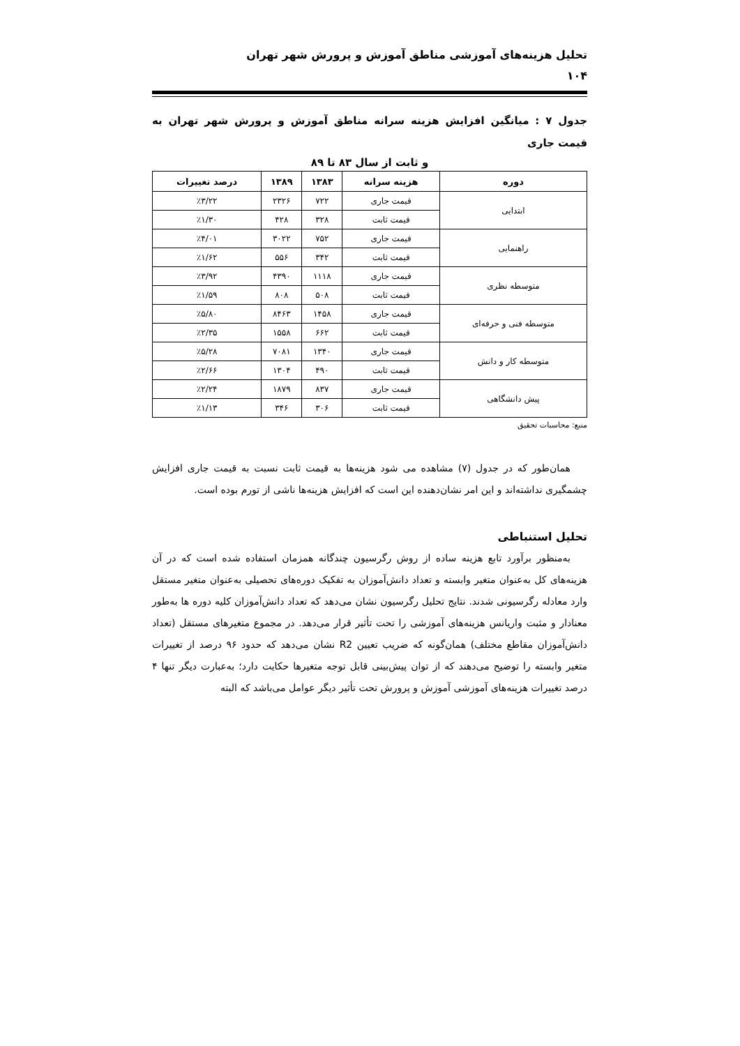تحلیل هزینه‌های آموزشی مناطق آموزش و پرورش شهر تهران
۱۰۴
جدول ۷ : میانگین افزایش هزینه سرانه مناطق آموزش و پرورش شهر تهران به قیمت جاری
و ثابت از سال ۸۳ تا ۸۹
| دوره | هزینه سرانه | ۱۳۸۳ | ۱۳۸۹ | درصد تغییرات |
| --- | --- | --- | --- | --- |
| ابتدایی | قیمت جاری | ۷۲۲ | ۲۳۲۶ | ٪۳/۲۲ |
| | قیمت ثابت | ۳۲۸ | ۴۲۸ | ٪۱/۳۰ |
| راهنمایی | قیمت جاری | ۷۵۲ | ۳۰۲۲ | ٪۴/۰۱ |
| | قیمت ثابت | ۳۴۲ | ۵۵۶ | ٪۱/۶۲ |
| متوسطه نظری | قیمت جاری | ۱۱۱۸ | ۴۳۹۰ | ٪۳/۹۲ |
| | قیمت ثابت | ۵۰۸ | ۸۰۸ | ٪۱/۵۹ |
| متوسطه فنی و حرفه‌ای | قیمت جاری | ۱۴۵۸ | ۸۴۶۳ | ٪۵/۸۰ |
| | قیمت ثابت | ۶۶۲ | ۱۵۵۸ | ٪۲/۳۵ |
| متوسطه کار و دانش | قیمت جاری | ۱۳۴۰ | ۷۰۸۱ | ٪۵/۲۸ |
| | قیمت ثابت | ۴۹۰ | ۱۳۰۴ | ٪۲/۶۶ |
| پیش دانشگاهی | قیمت جاری | ۸۳۷ | ۱۸۷۹ | ٪۲/۲۴ |
| | قیمت ثابت | ۳۰۶ | ۳۴۶ | ٪۱/۱۳ |
منبع: محاسبات تحقیق
همان‌طور که در جدول (۷) مشاهده می شود هزینه‌ها به قیمت ثابت نسبت به قیمت جاری افزایش چشمگیری نداشته‌اند و این امر نشان‌دهنده این است که افزایش هزینه‌ها ناشی از تورم بوده است.
تحلیل استنباطی
به‌منظور برآورد تابع هزینه ساده از روش رگرسیون چندگانه همزمان استفاده شده است که در آن هزینه‌های کل به‌عنوان متغیر وابسته و تعداد دانش‌آموزان به تفکیک دوره‌های تحصیلی به‌عنوان متغیر مستقل وارد معادله رگرسیونی شدند. نتایج تحلیل رگرسیون نشان می‌دهد که تعداد دانش‌آموزان کلیه دوره ها به‌طور معنادار و مثبت واریانس هزینه‌های آموزشی را تحت تأثیر قرار می‌دهد. در مجموع متغیرهای مستقل (تعداد دانش‌آموزان مقاطع مختلف) همان‌گونه که ضریب تعیین R2 نشان می‌دهد که حدود ۹۶ درصد از تغییرات متغیر وابسته را توضیح می‌دهند که از توان پیش‌بینی قابل توجه متغیرها حکایت دارد؛ به‌عبارت دیگر تنها ۴ درصد تغییرات هزینه‌های آموزشی آموزش و پرورش تحت تأثیر دیگر عوامل می‌باشد که البته